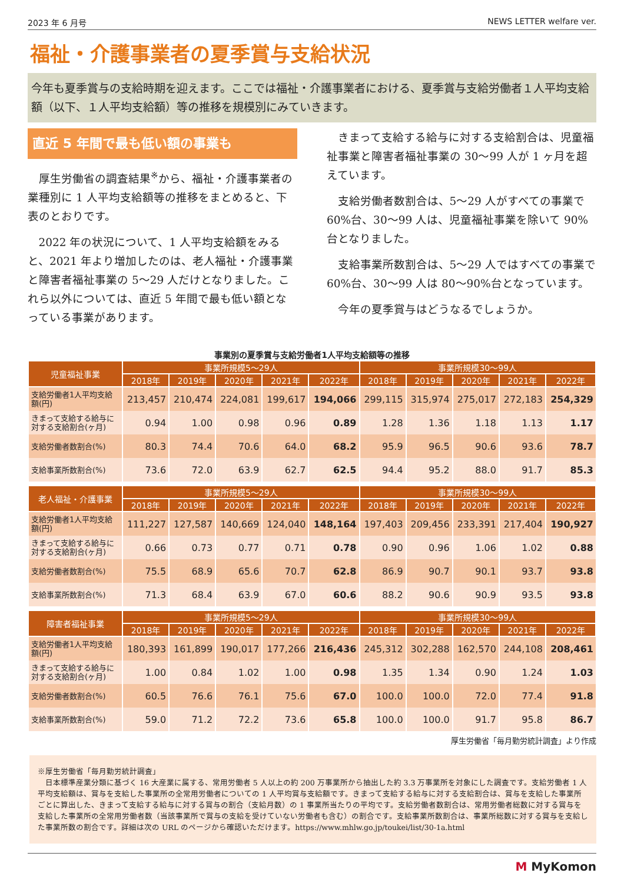2023 年 6 月号 NEWS LETTER welfare ver.
福祉・介護事業者の夏季賞与支給状況
今年も夏季賞与の支給時期を迎えます。ここでは福祉・介護事業者における、夏季賞与支給労働者１人平均支給額（以下、１人平均支給額）等の推移を規模別にみていきます。
直近 5 年間で最も低い額の事業も
厚生労働省の調査結果<sup>※</sup>から、福祉・介護事業者の業種別に 1 人平均支給額等の推移をまとめると、下表のとおりです。
2022 年の状況について、1 人平均支給額をみると、2021 年より増加したのは、老人福祉・介護事業と障害者福祉事業の 5～29 人だけとなりました。これら以外については、直近 5 年間で最も低い額となっている事業があります。
きまって支給する給与に対する支給割合は、児童福祉事業と障害者福祉事業の 30～99 人が 1 ヶ月を超えています。
支給労働者数割合は、5～29 人がすべての事業で 60%台、30～99 人は、児童福祉事業を除いて 90%台となりました。
支給事業所数割合は、5～29 人ではすべての事業で 60%台、30～99 人は 80～90%台となっています。
今年の夏季賞与はどうなるでしょうか。
事業別の夏季賞与支給労働者1人平均支給額等の推移
| 児童福祉事業 | 事業所規模5～29人 | | | | | 事業所規模30～99人 | | | | |
| --- | --- | --- | --- | --- | --- | --- | --- | --- | --- | --- |
| | 2018年 | 2019年 | 2020年 | 2021年 | 2022年 | 2018年 | 2019年 | 2020年 | 2021年 | 2022年 |
| 支給労働者1人平均支給額(円) | 213,457 | 210,474 | 224,081 | 199,617 | 194,066 | 299,115 | 315,974 | 275,017 | 272,183 | 254,329 |
| きまって支給する給与に対する支給割合(ヶ月) | 0.94 | 1.00 | 0.98 | 0.96 | 0.89 | 1.28 | 1.36 | 1.18 | 1.13 | 1.17 |
| 支給労働者数割合(%) | 80.3 | 74.4 | 70.6 | 64.0 | 68.2 | 95.9 | 96.5 | 90.6 | 93.6 | 78.7 |
| 支給事業所数割合(%) | 73.6 | 72.0 | 63.9 | 62.7 | 62.5 | 94.4 | 95.2 | 88.0 | 91.7 | 85.3 |
| 老人福祉・介護事業 | 事業所規模5～29人 | | | | | 事業所規模30～99人 | | | | |
| --- | --- | --- | --- | --- | --- | --- | --- | --- | --- | --- |
| | 2018年 | 2019年 | 2020年 | 2021年 | 2022年 | 2018年 | 2019年 | 2020年 | 2021年 | 2022年 |
| 支給労働者1人平均支給額(円) | 111,227 | 127,587 | 140,669 | 124,040 | 148,164 | 197,403 | 209,456 | 233,391 | 217,404 | 190,927 |
| きまって支給する給与に対する支給割合(ヶ月) | 0.66 | 0.73 | 0.77 | 0.71 | 0.78 | 0.90 | 0.96 | 1.06 | 1.02 | 0.88 |
| 支給労働者数割合(%) | 75.5 | 68.9 | 65.6 | 70.7 | 62.8 | 86.9 | 90.7 | 90.1 | 93.7 | 93.8 |
| 支給事業所数割合(%) | 71.3 | 68.4 | 63.9 | 67.0 | 60.6 | 88.2 | 90.6 | 90.9 | 93.5 | 93.8 |
| 障害者福祉事業 | 事業所規模5～29人 | | | | | 事業所規模30～99人 | | | | |
| --- | --- | --- | --- | --- | --- | --- | --- | --- | --- | --- |
| | 2018年 | 2019年 | 2020年 | 2021年 | 2022年 | 2018年 | 2019年 | 2020年 | 2021年 | 2022年 |
| 支給労働者1人平均支給額(円) | 180,393 | 161,899 | 190,017 | 177,266 | 216,436 | 245,312 | 302,288 | 162,570 | 244,108 | 208,461 |
| きまって支給する給与に対する支給割合(ヶ月) | 1.00 | 0.84 | 1.02 | 1.00 | 0.98 | 1.35 | 1.34 | 0.90 | 1.24 | 1.03 |
| 支給労働者数割合(%) | 60.5 | 76.6 | 76.1 | 75.6 | 67.0 | 100.0 | 100.0 | 72.0 | 77.4 | 91.8 |
| 支給事業所数割合(%) | 59.0 | 71.2 | 72.2 | 73.6 | 65.8 | 100.0 | 100.0 | 91.7 | 95.8 | 86.7 |
厚生労働省「毎月勤労統計調査」より作成
※厚生労働省「毎月勤労統計調査」
　日本標準産業分類に基づく 16 大産業に属する、常用労働者 5 人以上の約 200 万事業所から抽出した約 3.3 万事業所を対象にした調査です。支給労働者 1 人平均支給額は、賞与を支給した事業所の全常用労働者についての 1 人平均賞与支給額です。きまって支給する給与に対する支給割合は、賞与を支給した事業所ごとに算出した、きまって支給する給与に対する賞与の割合（支給月数）の 1 事業所当たりの平均です。支給労働者数割合は、常用労働者総数に対する賞与を支給した事業所の全常用労働者数（当該事業所で賞与の支給を受けていない労働者も含む）の割合です。支給事業所数割合は、事業所総数に対する賞与を支給した事業所数の割合です。詳細は次の URL のページから確認いただけます。https://www.mhlw.go.jp/toukei/list/30-1a.html
M MyKomon